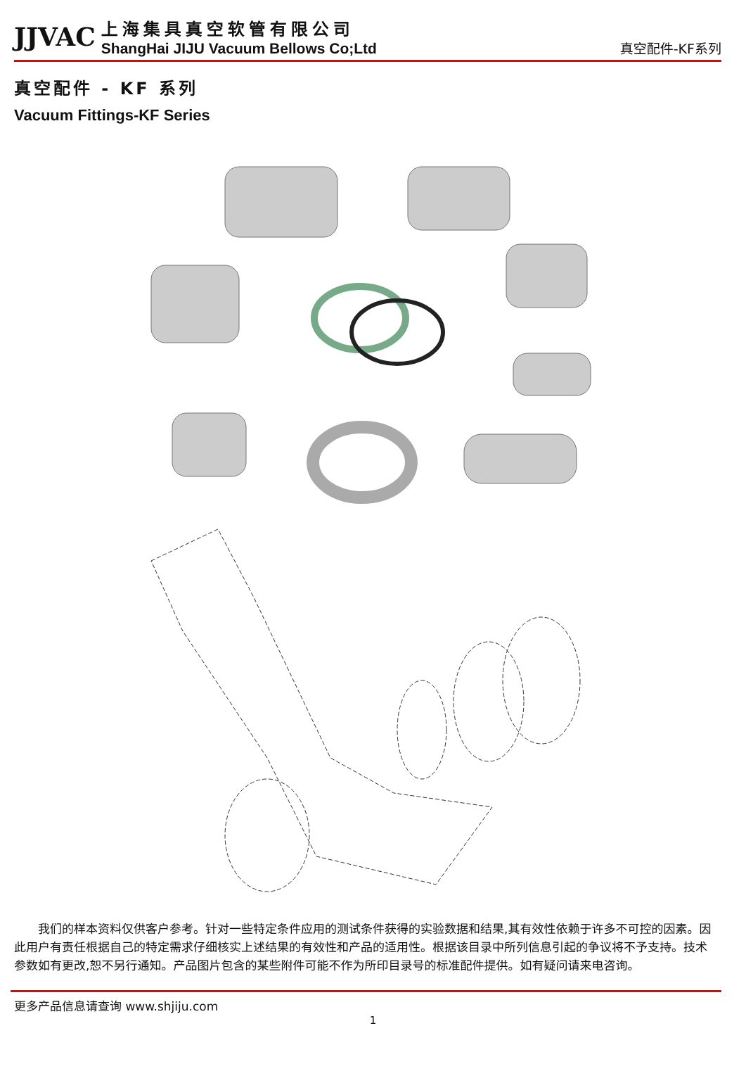JJVAC
上海集具真空软管有限公司
ShangHai JIJU Vacuum Bellows Co;Ltd
真空配件-KF系列
真空配件 - KF 系列
Vacuum Fittings-KF Series
我们的样本资料仅供客户参考。针对一些特定条件应用的测试条件获得的实验数据和结果,其有效性依赖于许多不可控的因素。因此用户有责任根据自己的特定需求仔细核实上述结果的有效性和产品的适用性。根据该目录中所列信息引起的争议将不予支持。技术参数如有更改,恕不另行通知。产品图片包含的某些附件可能不作为所印目录号的标准配件提供。如有疑问请来电咨询。
更多产品信息请查询 www.shjiju.com
1